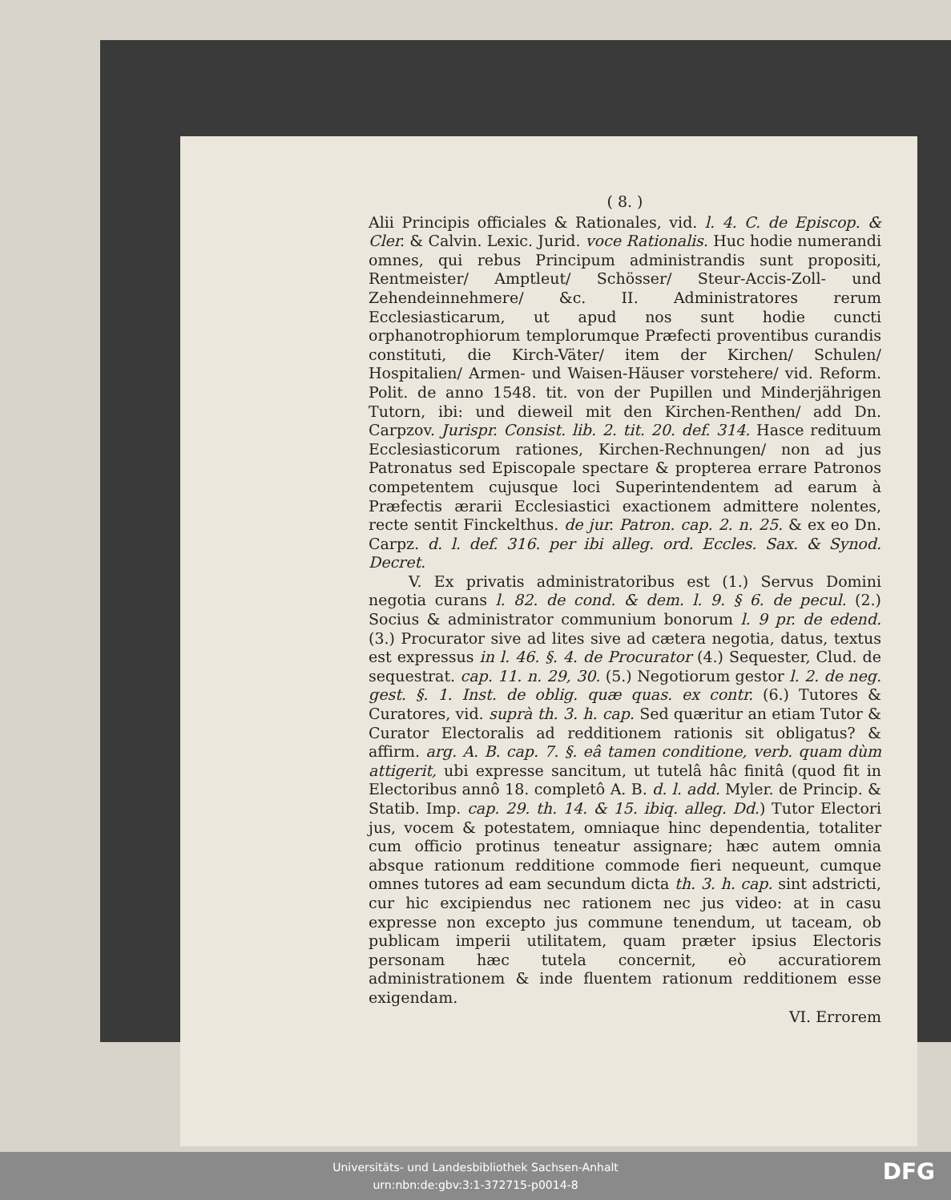( 8. )
Alii Principis officiales & Rationales, vid. l. 4. C. de Episcop. & Cler. & Calvin. Lexic. Jurid. voce Rationalis. Huc hodie numerandi omnes, qui rebus Principum administrandis sunt propositi, Rentmeister/ Amptleut/ Schösser/ Steur-Accis-Zoll- und Zehendeinnehmere/ &c. II. Administratores rerum Ecclesiasticarum, ut apud nos sunt hodie cuncti orphanotrophiorum templorumque Præfecti proventibus curandis constituti, die Kirch-Väter/ item der Kirchen/ Schulen/ Hospitalien/ Armen- und Waisen-Häuser vorstehere/ vid. Reform. Polit. de anno 1548. tit. von der Pupillen und Minderjährigen Tutorn, ibi: und dieweil mit den Kirchen-Renthen/ add Dn. Carpzov. Jurispr. Consist. lib. 2. tit. 20. def. 314. Hasce redituum Ecclesiasticorum rationes, Kirchen-Rechnungen/ non ad jus Patronatus sed Episcopale spectare & propterea errare Patronos competentem cujusque loci Superintendentem ad earum à Præfectis ærarii Ecclesiastici exactionem admittere nolentes, recte sentit Finckelthus. de jur. Patron. cap. 2. n. 25. & ex eo Dn. Carpz. d. l. def. 316. per ibi alleg. ord. Eccles. Sax. & Synod. Decret.
V. Ex privatis administratoribus est (1.) Servus Domini negotia curans l. 82. de cond. & dem. l. 9. § 6. de pecul. (2.) Socius & administrator communium bonorum l. 9 pr. de edend. (3.) Procurator sive ad lites sive ad cætera negotia, datus, textus est expressus in l. 46. §. 4. de Procurator (4.) Sequester, Clud. de sequestrat. cap. 11. n. 29, 30. (5.) Negotiorum gestor l. 2. de neg. gest. §. 1. Inst. de oblig. quæ quas. ex contr. (6.) Tutores & Curatores, vid. suprà th. 3. h. cap. Sed quæritur an etiam Tutor & Curator Electoralis ad redditionem rationis sit obligatus? & affirm. arg. A. B. cap. 7. §. eâ tamen conditione, verb. quam dùm attigerit, ubi expresse sancitum, ut tutelâ hâc finitâ (quod fit in Electoribus annô 18. completô A. B. d. l. add. Myler. de Princip. & Statib. Imp. cap. 29. th. 14. & 15. ibiq. alleg. Dd.) Tutor Electori jus, vocem & potestatem, omniaque hinc dependentia, totaliter cum officio protinus teneatur assignare; hæc autem omnia absque rationum redditione commode fieri nequeunt, cumque omnes tutores ad eam secundum dicta th. 3. h. cap. sint adstricti, cur hic excipiendus nec rationem nec jus video: at in casu expresse non excepto jus commune tenendum, ut taceam, ob publicam imperii utilitatem, quam præter ipsius Electoris personam hæc tutela concernit, eò accuratiorem administrationem & inde fluentem rationum redditionem esse exigendam.
VI. Errorem
Universitäts- und Landesbibliothek Sachsen-Anhalt
urn:nbn:de:gbv:3:1-372715-p0014-8
DFG